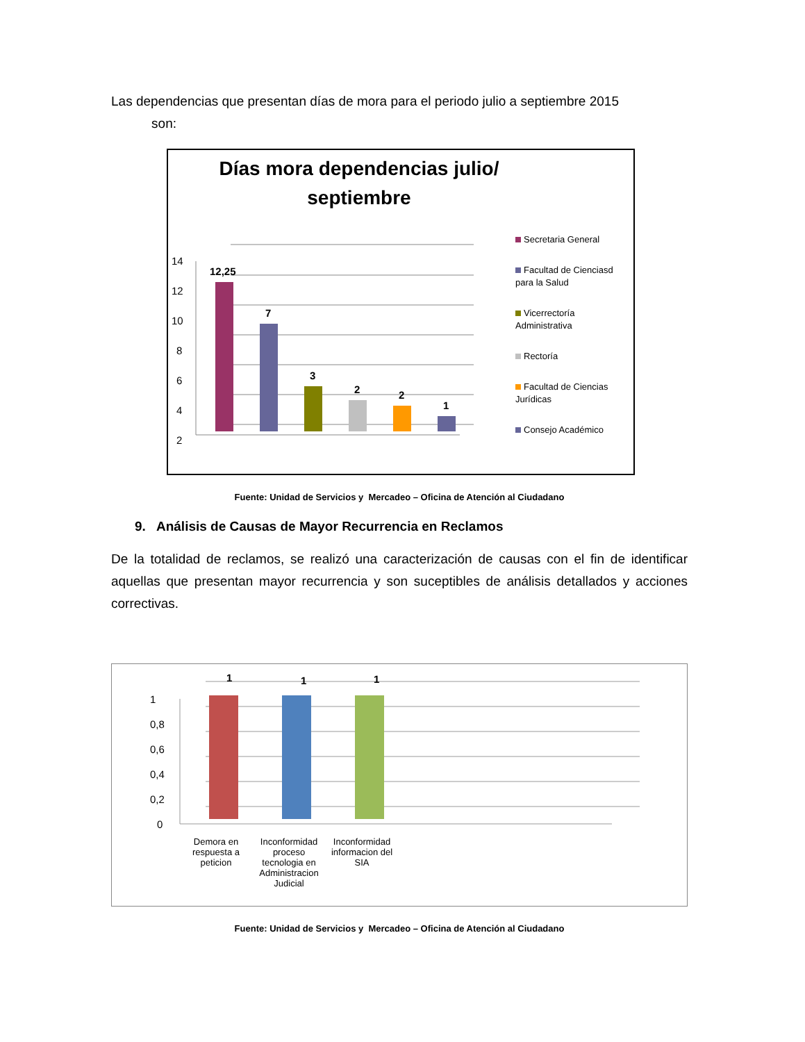Las dependencias que presentan días de mora para el periodo julio a septiembre 2015
son:
Días mora dependencias julio/
septiembre
14
12
10
8
6
4
2
0
12,25
7
3
2
2
1
Secretaria General
Facultad de Cienciasd para la Salud
Vicerrectoría Administrativa
Rectoría
Facultad de Ciencias Jurídicas
Consejo Académico
Fuente: Unidad de Servicios y Mercadeo – Oficina de Atención al Ciudadano
9. Análisis de Causas de Mayor Recurrencia en Reclamos
De la totalidad de reclamos, se realizó una caracterización de causas con el fin de identificar aquellas que presentan mayor recurrencia y son suceptibles de análisis detallados y acciones correctivas.
1
0,8
0,6
0,4
0,2
0
1
1
1
Demora en respuesta a peticion
Inconformidad proceso tecnologia en Administracion Judicial
Inconformidad informacion del SIA
Fuente: Unidad de Servicios y Mercadeo – Oficina de Atención al Ciudadano